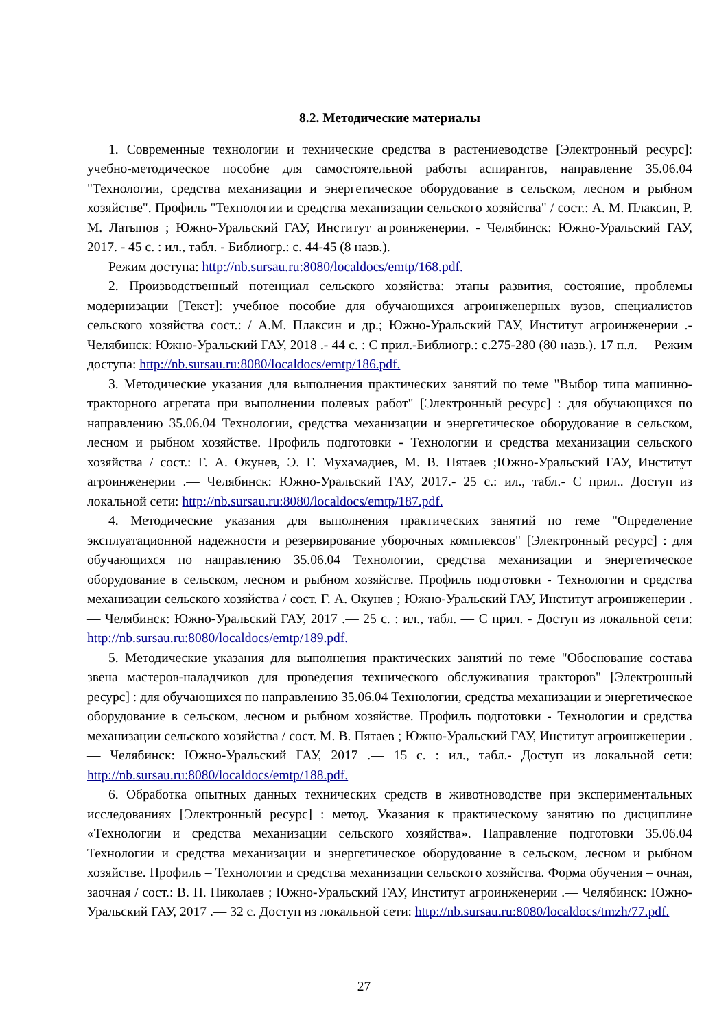8.2. Методические материалы
1. Современные технологии и технические средства в растениеводстве [Электронный ресурс]: учебно-методическое пособие для самостоятельной работы аспирантов, направление 35.06.04 "Технологии, средства механизации и энергетическое оборудование в сельском, лесном и рыбном хозяйстве". Профиль "Технологии и средства механизации сельского хозяйства" / сост.: А. М. Плаксин, Р. М. Латыпов ; Южно-Уральский ГАУ, Институт агроинженерии. - Челябинск: Южно-Уральский ГАУ, 2017. - 45 с. : ил., табл. - Библиогр.: с. 44-45 (8 назв.).
Режим доступа: http://nb.sursau.ru:8080/localdocs/emtp/168.pdf.
2. Производственный потенциал сельского хозяйства: этапы развития, состояние, проблемы модернизации [Текст]: учебное пособие для обучающихся агроинженерных вузов, специалистов сельского хозяйства сост.: / А.М. Плаксин и др.; Южно-Уральский ГАУ, Институт агроинженерии .- Челябинск: Южно-Уральский ГАУ, 2018 .- 44 с. : С прил.-Библиогр.: с.275-280 (80 назв.). 17 п.л.— Режим доступа: http://nb.sursau.ru:8080/localdocs/emtp/186.pdf.
3. Методические указания для выполнения практических занятий по теме "Выбор типа машинно-тракторного агрегата при выполнении полевых работ" [Электронный ресурс] : для обучающихся по направлению 35.06.04 Технологии, средства механизации и энергетическое оборудование в сельском, лесном и рыбном хозяйстве. Профиль подготовки - Технологии и средства механизации сельского хозяйства / сост.: Г. А. Окунев, Э. Г. Мухамадиев, М. В. Пятаев ;Южно-Уральский ГАУ, Институт агроинженерии .— Челябинск: Южно-Уральский ГАУ, 2017.- 25 с.: ил., табл.- С прил.. Доступ из локальной сети: http://nb.sursau.ru:8080/localdocs/emtp/187.pdf.
4. Методические указания для выполнения практических занятий по теме "Определение эксплуатационной надежности и резервирование уборочных комплексов" [Электронный ресурс] : для обучающихся по направлению 35.06.04 Технологии, средства механизации и энергетическое оборудование в сельском, лесном и рыбном хозяйстве. Профиль подготовки - Технологии и средства механизации сельского хозяйства / сост. Г. А. Окунев ; Южно-Уральский ГАУ, Институт агроинженерии .— Челябинск: Южно-Уральский ГАУ, 2017 .— 25 с. : ил., табл. — С прил. - Доступ из локальной сети: http://nb.sursau.ru:8080/localdocs/emtp/189.pdf.
5. Методические указания для выполнения практических занятий по теме "Обоснование состава звена мастеров-наладчиков для проведения технического обслуживания тракторов" [Электронный ресурс] : для обучающихся по направлению 35.06.04 Технологии, средства механизации и энергетическое оборудование в сельском, лесном и рыбном хозяйстве. Профиль подготовки - Технологии и средства механизации сельского хозяйства / сост. М. В. Пятаев ; Южно-Уральский ГАУ, Институт агроинженерии .— Челябинск: Южно-Уральский ГАУ, 2017 .— 15 с. : ил., табл.- Доступ из локальной сети: http://nb.sursau.ru:8080/localdocs/emtp/188.pdf.
6. Обработка опытных данных технических средств в животноводстве при экспериментальных исследованиях [Электронный ресурс] : метод. Указания к практическому занятию по дисциплине «Технологии и средства механизации сельского хозяйства». Направление подготовки 35.06.04 Технологии и средства механизации и энергетическое оборудование в сельском, лесном и рыбном хозяйстве. Профиль – Технологии и средства механизации сельского хозяйства. Форма обучения – очная, заочная / сост.: В. Н. Николаев ; Южно-Уральский ГАУ, Институт агроинженерии .— Челябинск: Южно-Уральский ГАУ, 2017 .— 32 с. Доступ из локальной сети: http://nb.sursau.ru:8080/localdocs/tmzh/77.pdf.
27